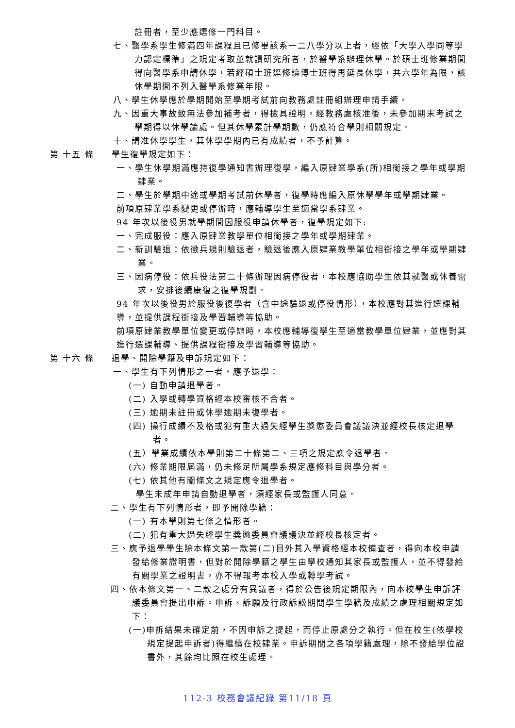註冊者，至少應選修一門科目。
七、醫學系學生修滿四年課程且已修畢該系一二八學分以上者，經依「大學入學同等學力認定標準」之規定考取並就讀研究所者，於醫學系辦理休學。於碩士班修業期間得向醫學系申請休學，若經碩士班逕修讀博士班得再延長休學，共六學年為限，該休學期間不列入醫學系修業年限。
八、學生休學應於學期開始至學期考試前向教務處註冊組辦理申請手續。
九、因重大事故致無法參加補考者，得檢具證明，經教務處核准後，未參加期末考試之學期得以休學論處。但其休學累計學期數，仍應符合學則相關規定。
十、請准休學學生，其休學學期內已有成績者，不予計算。
第 十五 條 學生復學規定如下：
一、學生休學期滿應持復學通知書辦理復學，編入原肄業學系(所)相銜接之學年或學期肄業。
二、學生於學期中途或學期考試前休學者，復學時應編入原休學學年或學期肄業。
前項原肄業學系變更或停辦時，應輔導學生至適當學系肄業。
94 年次以後役男就學期間因服役申請休學者，復學規定如下:
一、完成服役：應入原肄業教學單位相銜接之學年或學期肄業。
二、新訓驗退：依徵兵規則驗退者，驗退後應入原肄業教學單位相銜接之學年或學期肄業。
三、因病停役：依兵役法第二十條辦理因病停役者，本校應協助學生依其就醫或休養需求，安排後續康復之復學規劃。
94 年次以後役男於服役後復學者（含中途驗退或停役情形），本校應對其進行選課輔導，並提供課程銜接及學習輔導等協助。
前項原肄業教學單位變更或停辦時，本校應輔導復學生至適當教學單位肄業，並應對其進行選課輔導、提供課程銜接及學習輔導等協助。
第 十六 條 退學、開除學籍及申訴規定如下：
一、學生有下列情形之一者，應予退學：
(一) 自動申請退學者。
(二) 入學或轉學資格經本校審核不合者。
(三) 逾期未註冊或休學逾期未復學者。
(四) 操行成績不及格或犯有重大過失經學生獎懲委員會議議決並經校長核定退學者。
(五）學業成績依本學則第二十條第二、三項之規定應令退學者。
(六) 修業期限屆滿，仍未修足所屬學系規定應修科目與學分者。
(七) 依其他有關條文之規定應令退學者。
學生未成年申請自動退學者，須經家長或監護人同意。
二、學生有下列情形者，即予開除學籍：
(一) 有本學則第七條之情形者。
(二) 犯有重大過失經學生獎懲委員會議議決並經校長核定者。
三、應予退學學生除本條文第一款第(二)目外其入學資格經本校備查者，得向本校申請發給修業證明書，但對於開除學籍之學生由學校通知其家長或監護人，並不得發給有關學業之證明書，亦不得報考本校入學或轉學考試。
四、依本條文第一、二款之處分有異議者，得於公告後規定期限內，向本校學生申訴評議委員會提出申訴。申訴、訴願及行政訴訟期間學生學籍及成績之處理相關規定如下：
(一)申訴結果未確定前，不因申訴之提起，而停止原處分之執行。但在校生(依學校規定提起申訴者)得繼續在校肄業。申訴期間之各項學籍處理，除不發給學位證書外，其餘均比照在校生處理。
112-3 校務會議紀錄 第11/18 頁